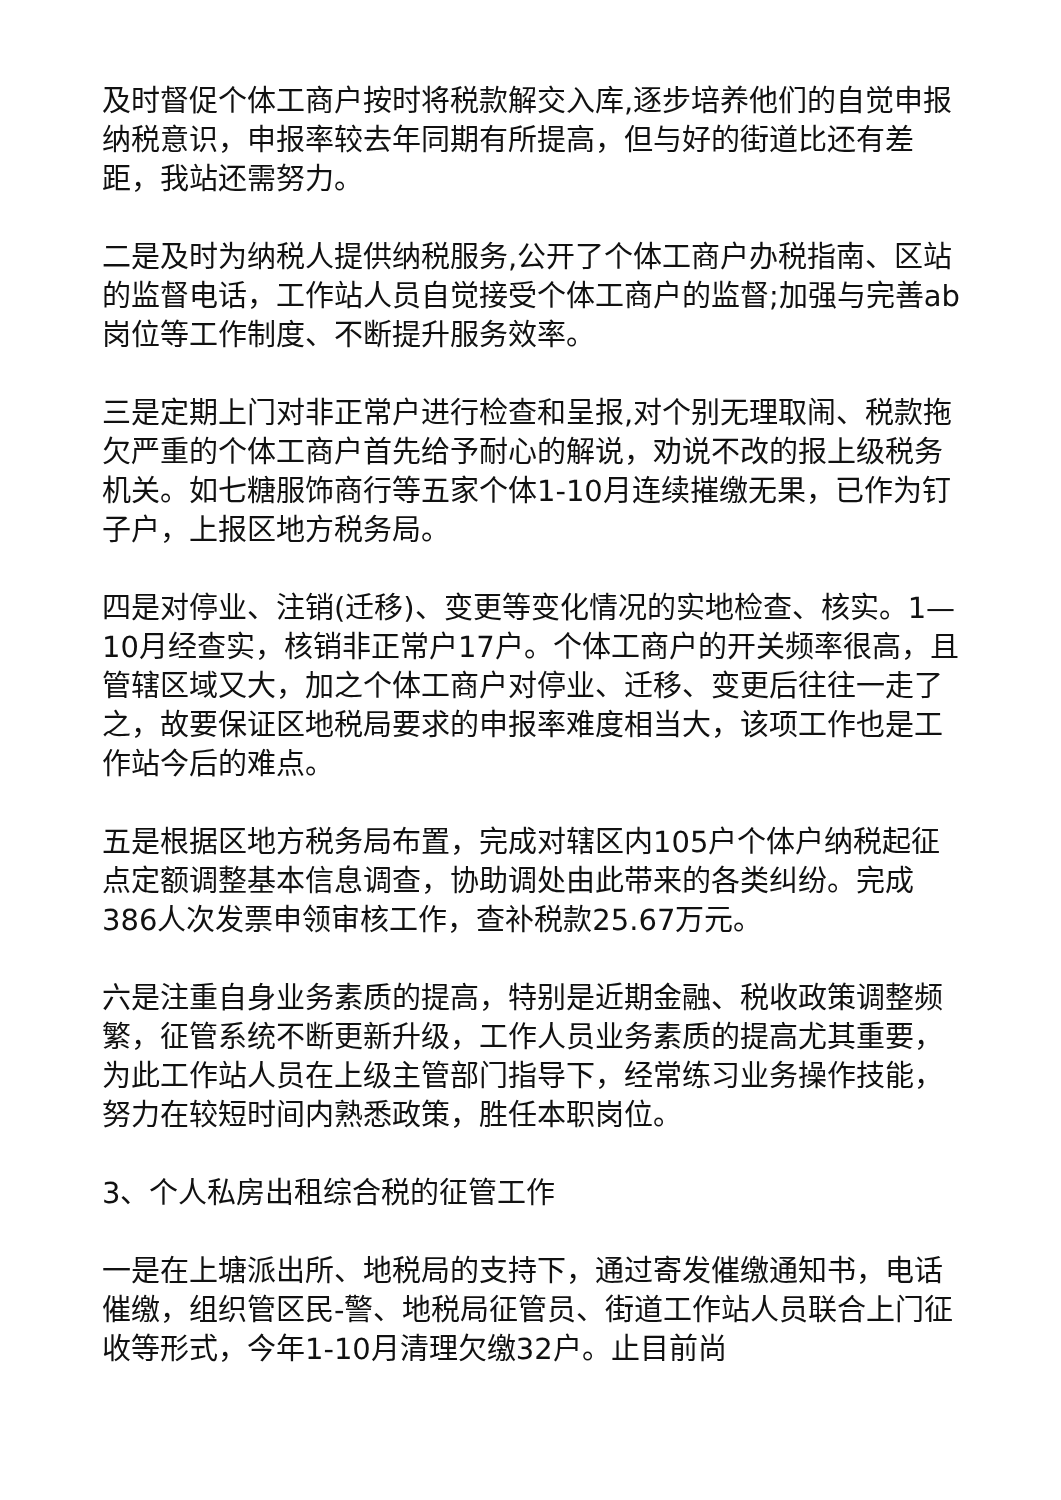及时督促个体工商户按时将税款解交入库,逐步培养他们的自觉申报纳税意识，申报率较去年同期有所提高，但与好的街道比还有差距，我站还需努力。
二是及时为纳税人提供纳税服务,公开了个体工商户办税指南、区站的监督电话，工作站人员自觉接受个体工商户的监督;加强与完善ab岗位等工作制度、不断提升服务效率。
三是定期上门对非正常户进行检查和呈报,对个别无理取闹、税款拖欠严重的个体工商户首先给予耐心的解说，劝说不改的报上级税务机关。如七糖服饰商行等五家个体1-10月连续摧缴无果，已作为钉子户，上报区地方税务局。
四是对停业、注销(迁移)、变更等变化情况的实地检查、核实。1—10月经查实，核销非正常户17户。个体工商户的开关频率很高，且管辖区域又大，加之个体工商户对停业、迁移、变更后往往一走了之，故要保证区地税局要求的申报率难度相当大，该项工作也是工作站今后的难点。
五是根据区地方税务局布置，完成对辖区内105户个体户纳税起征点定额调整基本信息调查，协助调处由此带来的各类纠纷。完成386人次发票申领审核工作，查补税款25.67万元。
六是注重自身业务素质的提高，特别是近期金融、税收政策调整频繁，征管系统不断更新升级，工作人员业务素质的提高尤其重要，为此工作站人员在上级主管部门指导下，经常练习业务操作技能，努力在较短时间内熟悉政策，胜任本职岗位。
3、个人私房出租综合税的征管工作
一是在上塘派出所、地税局的支持下，通过寄发催缴通知书，电话催缴，组织管区民-警、地税局征管员、街道工作站人员联合上门征收等形式，今年1-10月清理欠缴32户。止目前尚